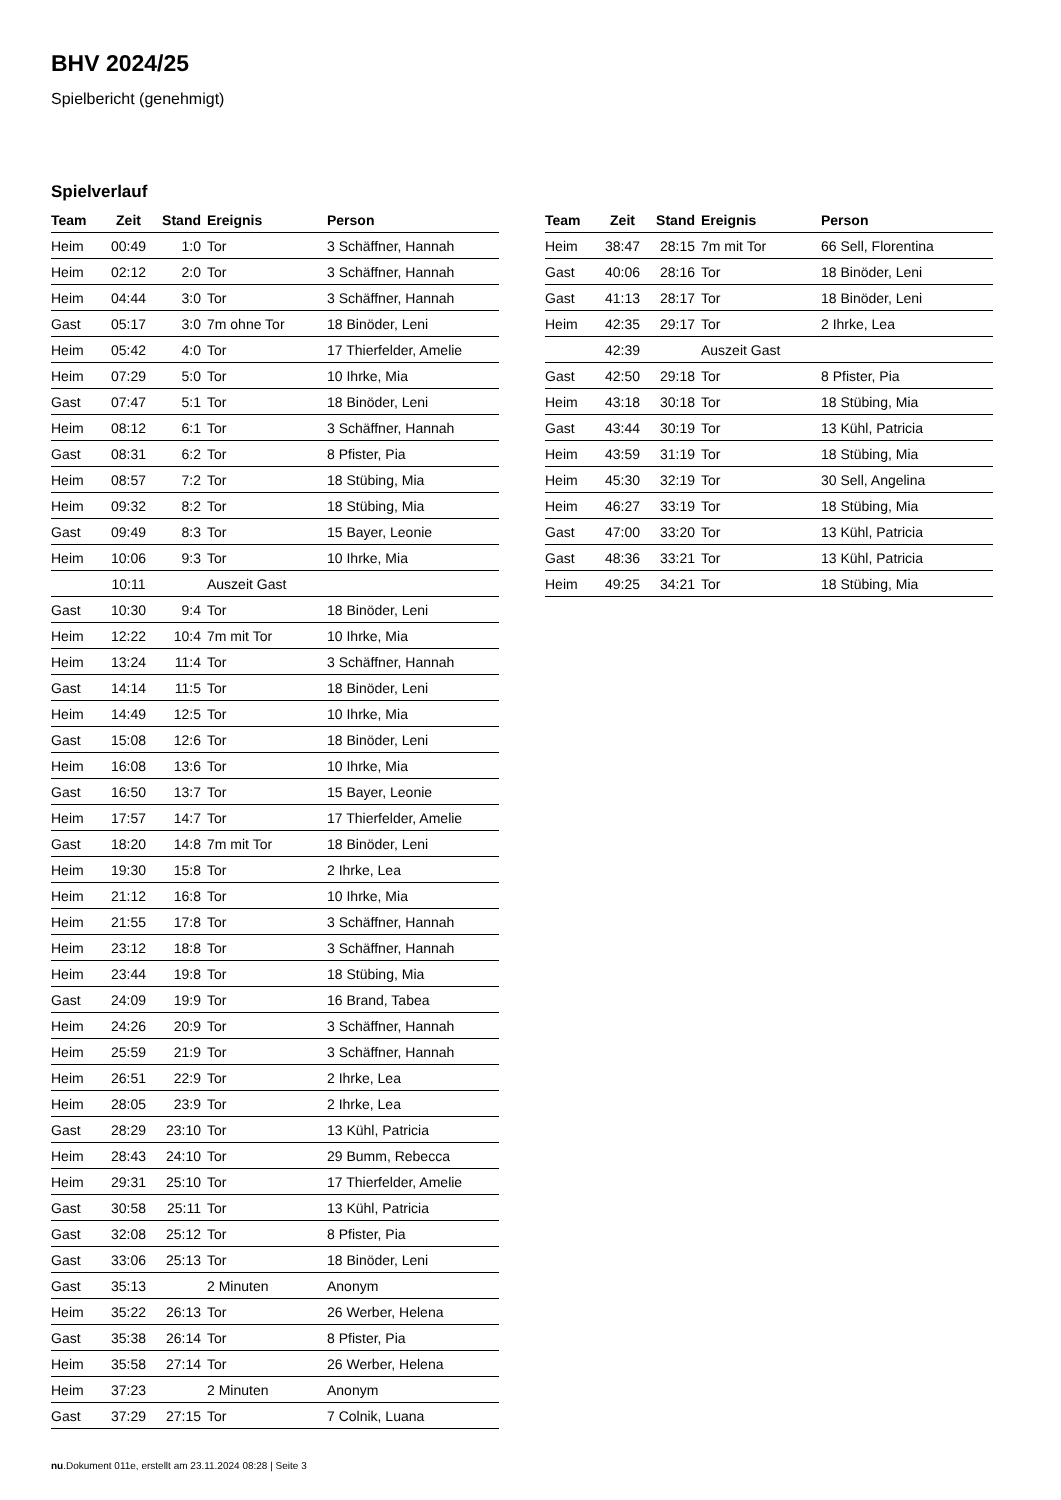BHV 2024/25
Spielbericht (genehmigt)
Spielverlauf
| Team | Zeit | Stand | Ereignis | Person |
| --- | --- | --- | --- | --- |
| Heim | 00:49 | 1:0 | Tor | 3 Schäffner, Hannah |
| Heim | 02:12 | 2:0 | Tor | 3 Schäffner, Hannah |
| Heim | 04:44 | 3:0 | Tor | 3 Schäffner, Hannah |
| Gast | 05:17 | 3:0 | 7m ohne Tor | 18 Binöder, Leni |
| Heim | 05:42 | 4:0 | Tor | 17 Thierfelder, Amelie |
| Heim | 07:29 | 5:0 | Tor | 10 Ihrke, Mia |
| Gast | 07:47 | 5:1 | Tor | 18 Binöder, Leni |
| Heim | 08:12 | 6:1 | Tor | 3 Schäffner, Hannah |
| Gast | 08:31 | 6:2 | Tor | 8 Pfister, Pia |
| Heim | 08:57 | 7:2 | Tor | 18 Stübing, Mia |
| Heim | 09:32 | 8:2 | Tor | 18 Stübing, Mia |
| Gast | 09:49 | 8:3 | Tor | 15 Bayer, Leonie |
| Heim | 10:06 | 9:3 | Tor | 10 Ihrke, Mia |
| | 10:11 | | Auszeit Gast | |
| Gast | 10:30 | 9:4 | Tor | 18 Binöder, Leni |
| Heim | 12:22 | 10:4 | 7m mit Tor | 10 Ihrke, Mia |
| Heim | 13:24 | 11:4 | Tor | 3 Schäffner, Hannah |
| Gast | 14:14 | 11:5 | Tor | 18 Binöder, Leni |
| Heim | 14:49 | 12:5 | Tor | 10 Ihrke, Mia |
| Gast | 15:08 | 12:6 | Tor | 18 Binöder, Leni |
| Heim | 16:08 | 13:6 | Tor | 10 Ihrke, Mia |
| Gast | 16:50 | 13:7 | Tor | 15 Bayer, Leonie |
| Heim | 17:57 | 14:7 | Tor | 17 Thierfelder, Amelie |
| Gast | 18:20 | 14:8 | 7m mit Tor | 18 Binöder, Leni |
| Heim | 19:30 | 15:8 | Tor | 2 Ihrke, Lea |
| Heim | 21:12 | 16:8 | Tor | 10 Ihrke, Mia |
| Heim | 21:55 | 17:8 | Tor | 3 Schäffner, Hannah |
| Heim | 23:12 | 18:8 | Tor | 3 Schäffner, Hannah |
| Heim | 23:44 | 19:8 | Tor | 18 Stübing, Mia |
| Gast | 24:09 | 19:9 | Tor | 16 Brand, Tabea |
| Heim | 24:26 | 20:9 | Tor | 3 Schäffner, Hannah |
| Heim | 25:59 | 21:9 | Tor | 3 Schäffner, Hannah |
| Heim | 26:51 | 22:9 | Tor | 2 Ihrke, Lea |
| Heim | 28:05 | 23:9 | Tor | 2 Ihrke, Lea |
| Gast | 28:29 | 23:10 | Tor | 13 Kühl, Patricia |
| Heim | 28:43 | 24:10 | Tor | 29 Bumm, Rebecca |
| Heim | 29:31 | 25:10 | Tor | 17 Thierfelder, Amelie |
| Gast | 30:58 | 25:11 | Tor | 13 Kühl, Patricia |
| Gast | 32:08 | 25:12 | Tor | 8 Pfister, Pia |
| Gast | 33:06 | 25:13 | Tor | 18 Binöder, Leni |
| Gast | 35:13 | | 2 Minuten | Anonym |
| Heim | 35:22 | 26:13 | Tor | 26 Werber, Helena |
| Gast | 35:38 | 26:14 | Tor | 8 Pfister, Pia |
| Heim | 35:58 | 27:14 | Tor | 26 Werber, Helena |
| Heim | 37:23 | | 2 Minuten | Anonym |
| Gast | 37:29 | 27:15 | Tor | 7 Colnik, Luana |
| Team | Zeit | Stand | Ereignis | Person |
| --- | --- | --- | --- | --- |
| Heim | 38:47 | 28:15 | 7m mit Tor | 66 Sell, Florentina |
| Gast | 40:06 | 28:16 | Tor | 18 Binöder, Leni |
| Gast | 41:13 | 28:17 | Tor | 18 Binöder, Leni |
| Heim | 42:35 | 29:17 | Tor | 2 Ihrke, Lea |
| | 42:39 | | Auszeit Gast | |
| Gast | 42:50 | 29:18 | Tor | 8 Pfister, Pia |
| Heim | 43:18 | 30:18 | Tor | 18 Stübing, Mia |
| Gast | 43:44 | 30:19 | Tor | 13 Kühl, Patricia |
| Heim | 43:59 | 31:19 | Tor | 18 Stübing, Mia |
| Heim | 45:30 | 32:19 | Tor | 30 Sell, Angelina |
| Heim | 46:27 | 33:19 | Tor | 18 Stübing, Mia |
| Gast | 47:00 | 33:20 | Tor | 13 Kühl, Patricia |
| Gast | 48:36 | 33:21 | Tor | 13 Kühl, Patricia |
| Heim | 49:25 | 34:21 | Tor | 18 Stübing, Mia |
nu.Dokument 011e, erstellt am 23.11.2024 08:28 | Seite 3